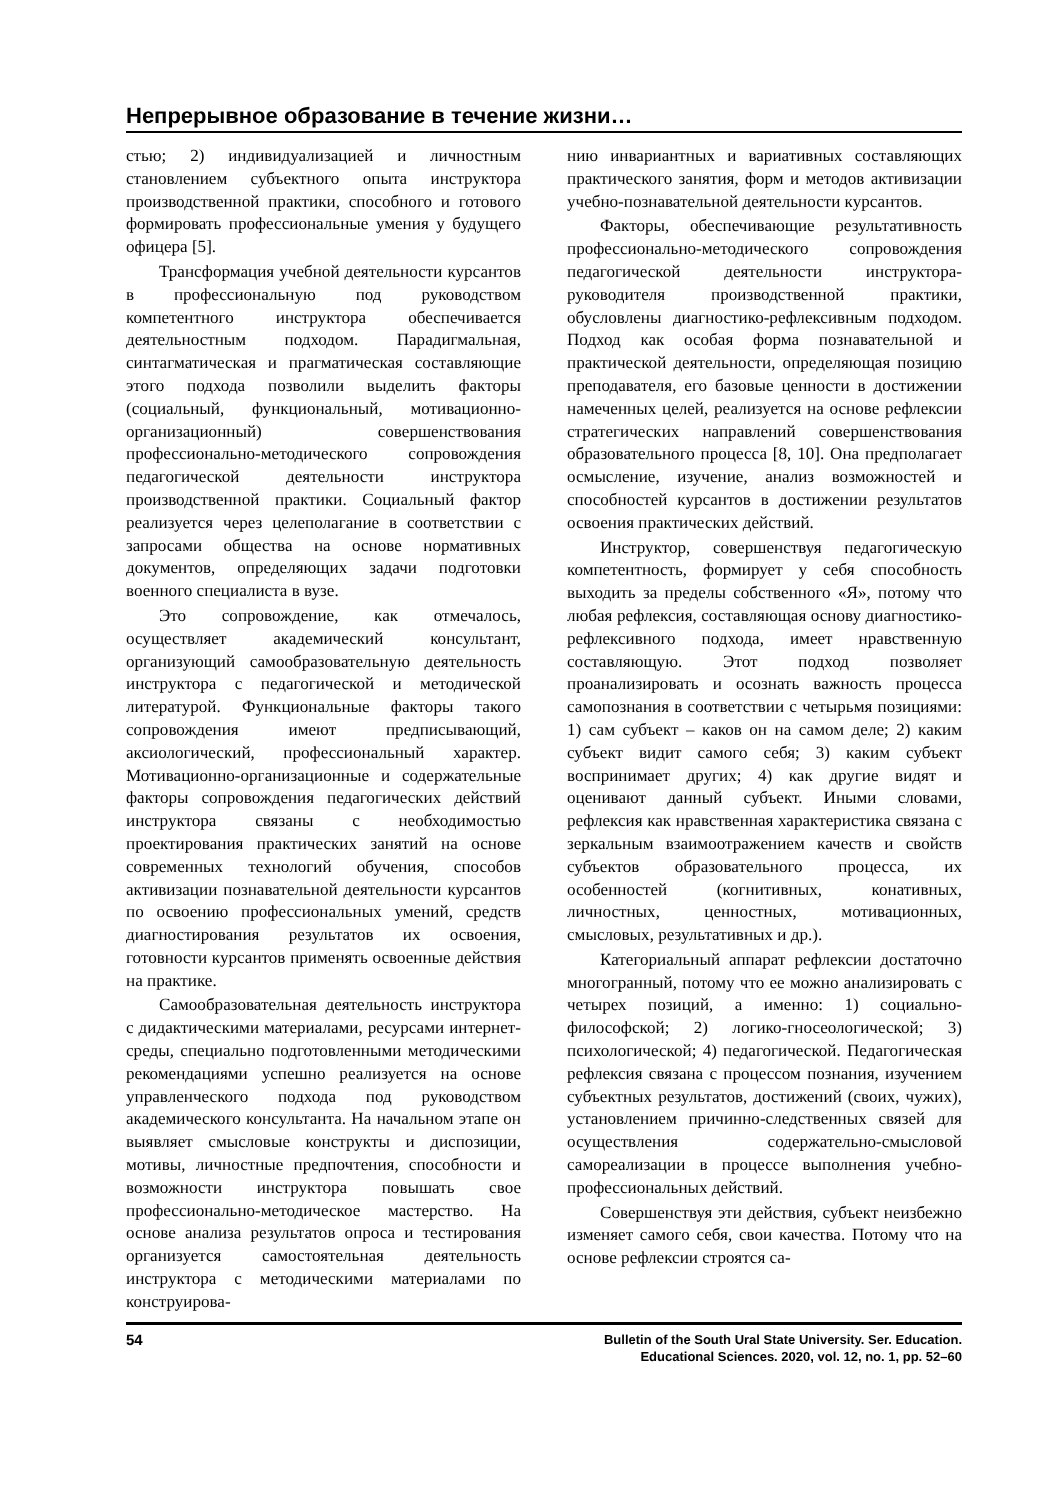Непрерывное образование в течение жизни…
стью; 2) индивидуализацией и личностным становлением субъектного опыта инструктора производственной практики, способного и готового формировать профессиональные умения у будущего офицера [5].
Трансформация учебной деятельности курсантов в профессиональную под руководством компетентного инструктора обеспечивается деятельностным подходом. Парадигмальная, синтагматическая и прагматическая составляющие этого подхода позволили выделить факторы (социальный, функциональный, мотивационно-организационный) совершенствования профессионально-методического сопровождения педагогической деятельности инструктора производственной практики. Социальный фактор реализуется через целеполагание в соответствии с запросами общества на основе нормативных документов, определяющих задачи подготовки военного специалиста в вузе.
Это сопровождение, как отмечалось, осуществляет академический консультант, организующий самообразовательную деятельность инструктора с педагогической и методической литературой. Функциональные факторы такого сопровождения имеют предписывающий, аксиологический, профессиональный характер. Мотивационно-организационные и содержательные факторы сопровождения педагогических действий инструктора связаны с необходимостью проектирования практических занятий на основе современных технологий обучения, способов активизации познавательной деятельности курсантов по освоению профессиональных умений, средств диагностирования результатов их освоения, готовности курсантов применять освоенные действия на практике.
Самообразовательная деятельность инструктора с дидактическими материалами, ресурсами интернет-среды, специально подготовленными методическими рекомендациями успешно реализуется на основе управленческого подхода под руководством академического консультанта. На начальном этапе он выявляет смысловые конструкты и диспозиции, мотивы, личностные предпочтения, способности и возможности инструктора повышать свое профессионально-методическое мастерство. На основе анализа результатов опроса и тестирования организуется самостоятельная деятельность инструктора с методическими материалами по конструирова-
нию инвариантных и вариативных составляющих практического занятия, форм и методов активизации учебно-познавательной деятельности курсантов.
Факторы, обеспечивающие результативность профессионально-методического сопровождения педагогической деятельности инструктора-руководителя производственной практики, обусловлены диагностико-рефлексивным подходом. Подход как особая форма познавательной и практической деятельности, определяющая позицию преподавателя, его базовые ценности в достижении намеченных целей, реализуется на основе рефлексии стратегических направлений совершенствования образовательного процесса [8, 10]. Она предполагает осмысление, изучение, анализ возможностей и способностей курсантов в достижении результатов освоения практических действий.
Инструктор, совершенствуя педагогическую компетентность, формирует у себя способность выходить за пределы собственного «Я», потому что любая рефлексия, составляющая основу диагностико-рефлексивного подхода, имеет нравственную составляющую. Этот подход позволяет проанализировать и осознать важность процесса самопознания в соответствии с четырьмя позициями: 1) сам субъект – каков он на самом деле; 2) каким субъект видит самого себя; 3) каким субъект воспринимает других; 4) как другие видят и оценивают данный субъект. Иными словами, рефлексия как нравственная характеристика связана с зеркальным взаимоотражением качеств и свойств субъектов образовательного процесса, их особенностей (когнитивных, конативных, личностных, ценностных, мотивационных, смысловых, результативных и др.).
Категориальный аппарат рефлексии достаточно многогранный, потому что ее можно анализировать с четырех позиций, а именно: 1) социально-философской; 2) логико-гносеологической; 3) психологической; 4) педагогической. Педагогическая рефлексия связана с процессом познания, изучением субъектных результатов, достижений (своих, чужих), установлением причинно-следственных связей для осуществления содержательно-смысловой самореализации в процессе выполнения учебно-профессиональных действий.
Совершенствуя эти действия, субъект неизбежно изменяет самого себя, свои качества. Потому что на основе рефлексии строятся са-
54
Bulletin of the South Ural State University. Ser. Education.
Educational Sciences. 2020, vol. 12, no. 1, pp. 52–60